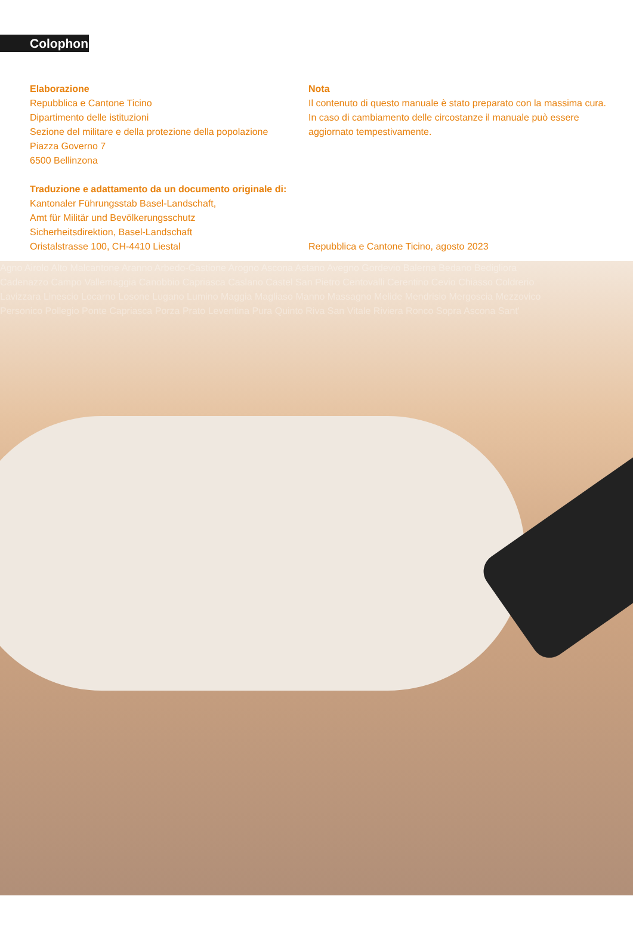Colophon
Elaborazione
Repubblica e Cantone Ticino
Dipartimento delle istituzioni
Sezione del militare e della protezione della popolazione
Piazza Governo 7
6500 Bellinzona
Traduzione e adattamento da un documento originale di:
Kantonaler Führungsstab Basel-Landschaft,
Amt für Militär und Bevölkerungsschutz
Sicherheitsdirektion, Basel-Landschaft
Oristalstrasse 100, CH-4410 Liestal
Nota
Il contenuto di questo manuale è stato preparato con la massima cura. In caso di cambiamento delle circostanze il manuale può essere aggiornato tempestivamente.
Repubblica e Cantone Ticino, agosto 2023
Agno Airolo Alto Malcantone Aranno Arbedo-Castione Arogno Ascona Astano Avegno Gordevio Balerna Bedano Bedigliora
Cadenazzo Campo Vallemaggia Canobbio Capriasca Caslano Castel San Pietro Centovalli Cerentino Cevio Chiasso Coldrerio
Lavizzara Linescio Locarno Losone Lugano Lumino Maggia Magliaso Manno Massagno Melide Mendrisio Mergoscia Mezzovico
Personico Pollegio Ponte Capriasca Porza Prato Leventina Pura Quinto Riva San Vitale Riviera Ronco Sopra Ascona Sant'